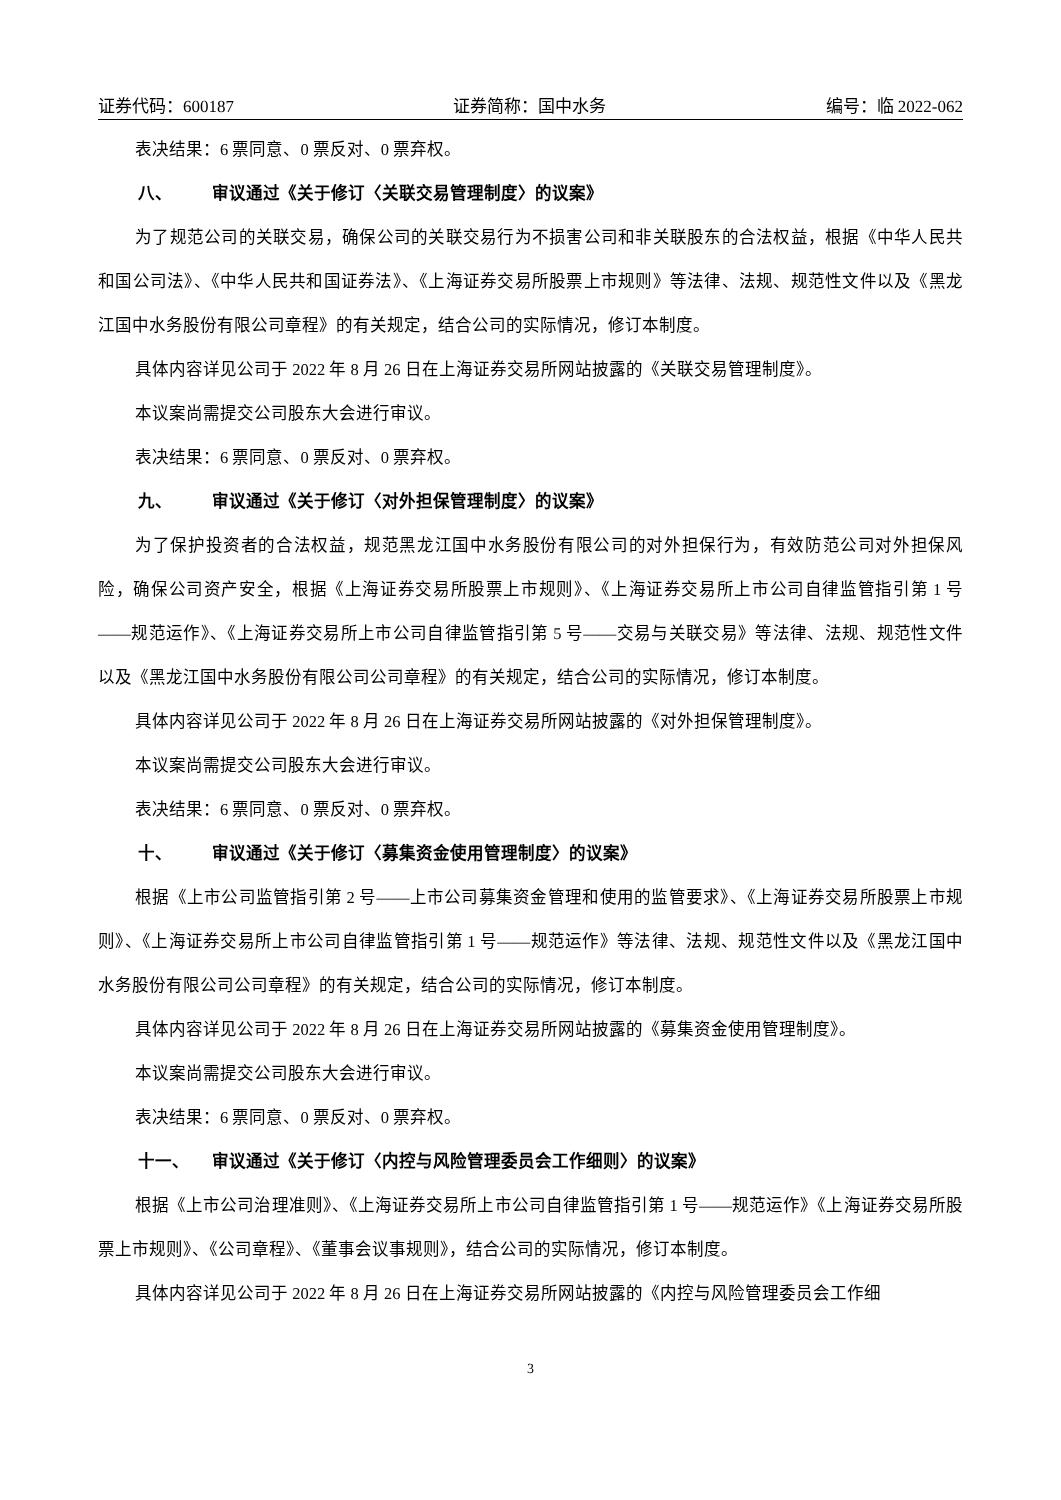证券代码：600187 证券简称：国中水务 编号：临 2022-062
表决结果：6 票同意、0 票反对、0 票弃权。
八、 审议通过《关于修订〈关联交易管理制度〉的议案》
为了规范公司的关联交易，确保公司的关联交易行为不损害公司和非关联股东的合法权益，根据《中华人民共和国公司法》、《中华人民共和国证券法》、《上海证券交易所股票上市规则》等法律、法规、规范性文件以及《黑龙江国中水务股份有限公司章程》的有关规定，结合公司的实际情况，修订本制度。
具体内容详见公司于 2022 年 8 月 26 日在上海证券交易所网站披露的《关联交易管理制度》。
本议案尚需提交公司股东大会进行审议。
表决结果：6 票同意、0 票反对、0 票弃权。
九、 审议通过《关于修订〈对外担保管理制度〉的议案》
为了保护投资者的合法权益，规范黑龙江国中水务股份有限公司的对外担保行为，有效防范公司对外担保风险，确保公司资产安全，根据《上海证券交易所股票上市规则》、《上海证券交易所上市公司自律监管指引第 1 号——规范运作》、《上海证券交易所上市公司自律监管指引第 5 号——交易与关联交易》等法律、法规、规范性文件以及《黑龙江国中水务股份有限公司公司章程》的有关规定，结合公司的实际情况，修订本制度。
具体内容详见公司于 2022 年 8 月 26 日在上海证券交易所网站披露的《对外担保管理制度》。
本议案尚需提交公司股东大会进行审议。
表决结果：6 票同意、0 票反对、0 票弃权。
十、 审议通过《关于修订〈募集资金使用管理制度〉的议案》
根据《上市公司监管指引第 2 号——上市公司募集资金管理和使用的监管要求》、《上海证券交易所股票上市规则》、《上海证券交易所上市公司自律监管指引第 1 号——规范运作》等法律、法规、规范性文件以及《黑龙江国中水务股份有限公司公司章程》的有关规定，结合公司的实际情况，修订本制度。
具体内容详见公司于 2022 年 8 月 26 日在上海证券交易所网站披露的《募集资金使用管理制度》。
本议案尚需提交公司股东大会进行审议。
表决结果：6 票同意、0 票反对、0 票弃权。
十一、 审议通过《关于修订〈内控与风险管理委员会工作细则〉的议案》
根据《上市公司治理准则》、《上海证券交易所上市公司自律监管指引第 1 号——规范运作》《上海证券交易所股票上市规则》、《公司章程》、《董事会议事规则》，结合公司的实际情况，修订本制度。
具体内容详见公司于 2022 年 8 月 26 日在上海证券交易所网站披露的《内控与风险管理委员会工作细
3